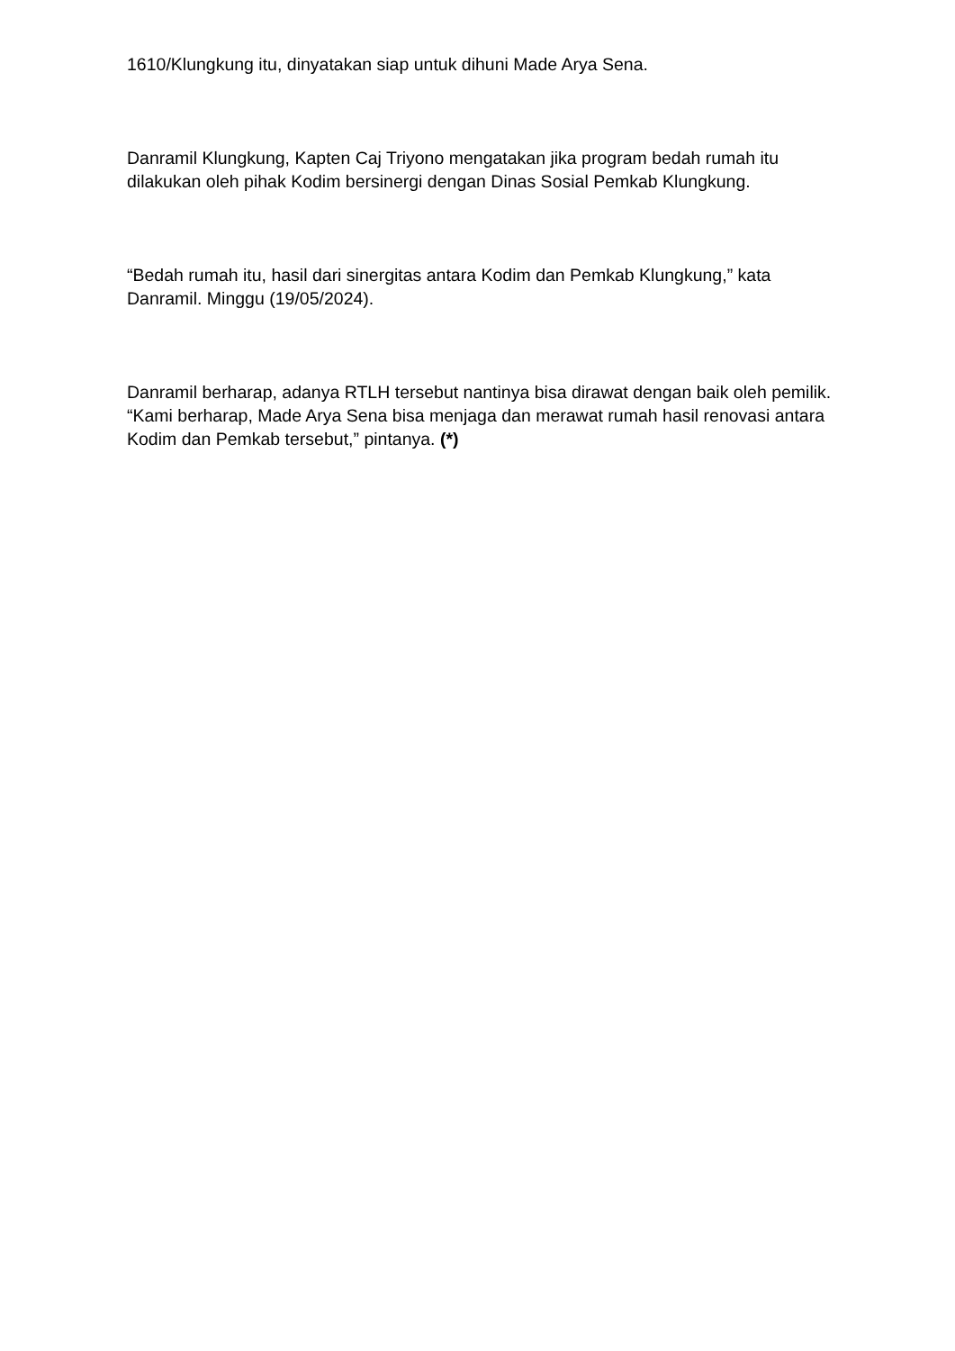1610/Klungkung itu, dinyatakan siap untuk dihuni Made Arya Sena.
Danramil Klungkung, Kapten Caj Triyono mengatakan jika program bedah rumah itu dilakukan oleh pihak Kodim bersinergi dengan Dinas Sosial Pemkab Klungkung.
“Bedah rumah itu, hasil dari sinergitas antara Kodim dan Pemkab Klungkung,” kata Danramil. Minggu (19/05/2024).
Danramil berharap, adanya RTLH tersebut nantinya bisa dirawat dengan baik oleh pemilik. “Kami berharap, Made Arya Sena bisa menjaga dan merawat rumah hasil renovasi antara Kodim dan Pemkab tersebut,” pintanya. (*)